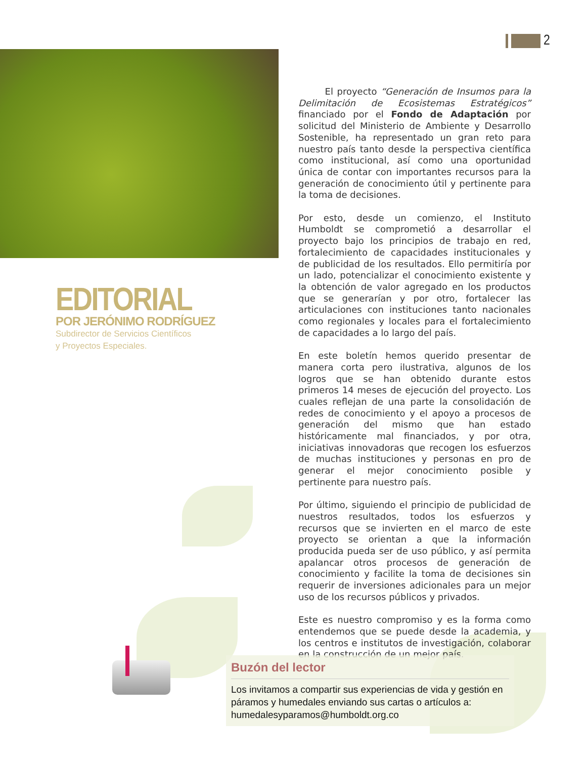2
EDITORIAL
POR JERÓNIMO RODRÍGUEZ
Subdirector de Servicios Científicos
y Proyectos Especiales.
El proyecto “Generación de Insumos para la Delimitación de Ecosistemas Estratégicos” financiado por el Fondo de Adaptación por solicitud del Ministerio de Ambiente y Desarrollo Sostenible, ha representado un gran reto para nuestro país tanto desde la perspectiva científica como institucional, así como una oportunidad única de contar con importantes recursos para la generación de conocimiento útil y pertinente para la toma de decisiones.
Por esto, desde un comienzo, el Instituto Humboldt se comprometió a desarrollar el proyecto bajo los principios de trabajo en red, fortalecimiento de capacidades institucionales y de publicidad de los resultados. Ello permitiría por un lado, potencializar el conocimiento existente y la obtención de valor agregado en los productos que se generarían y por otro, fortalecer las articulaciones con instituciones tanto nacionales como regionales y locales para el fortalecimiento de capacidades a lo largo del país.
En este boletín hemos querido presentar de manera corta pero ilustrativa, algunos de los logros que se han obtenido durante estos primeros 14 meses de ejecución del proyecto. Los cuales reflejan de una parte la consolidación de redes de conocimiento y el apoyo a procesos de generación del mismo que han estado históricamente mal financiados, y por otra, iniciativas innovadoras que recogen los esfuerzos de muchas instituciones y personas en pro de generar el mejor conocimiento posible y pertinente para nuestro país.
Por último, siguiendo el principio de publicidad de nuestros resultados, todos los esfuerzos y recursos que se invierten en el marco de este proyecto se orientan a que la información producida pueda ser de uso público, y así permita apalancar otros procesos de generación de conocimiento y facilite la toma de decisiones sin requerir de inversiones adicionales para un mejor uso de los recursos públicos y privados.
Este es nuestro compromiso y es la forma como entendemos que se puede desde la academia, y los centros e institutos de investigación, colaborar en la construcción de un mejor país.
Buzón del lector
Los invitamos a compartir sus experiencias de vida y gestión en páramos y humedales enviando sus cartas o artículos a: humedalesyparamos@humboldt.org.co